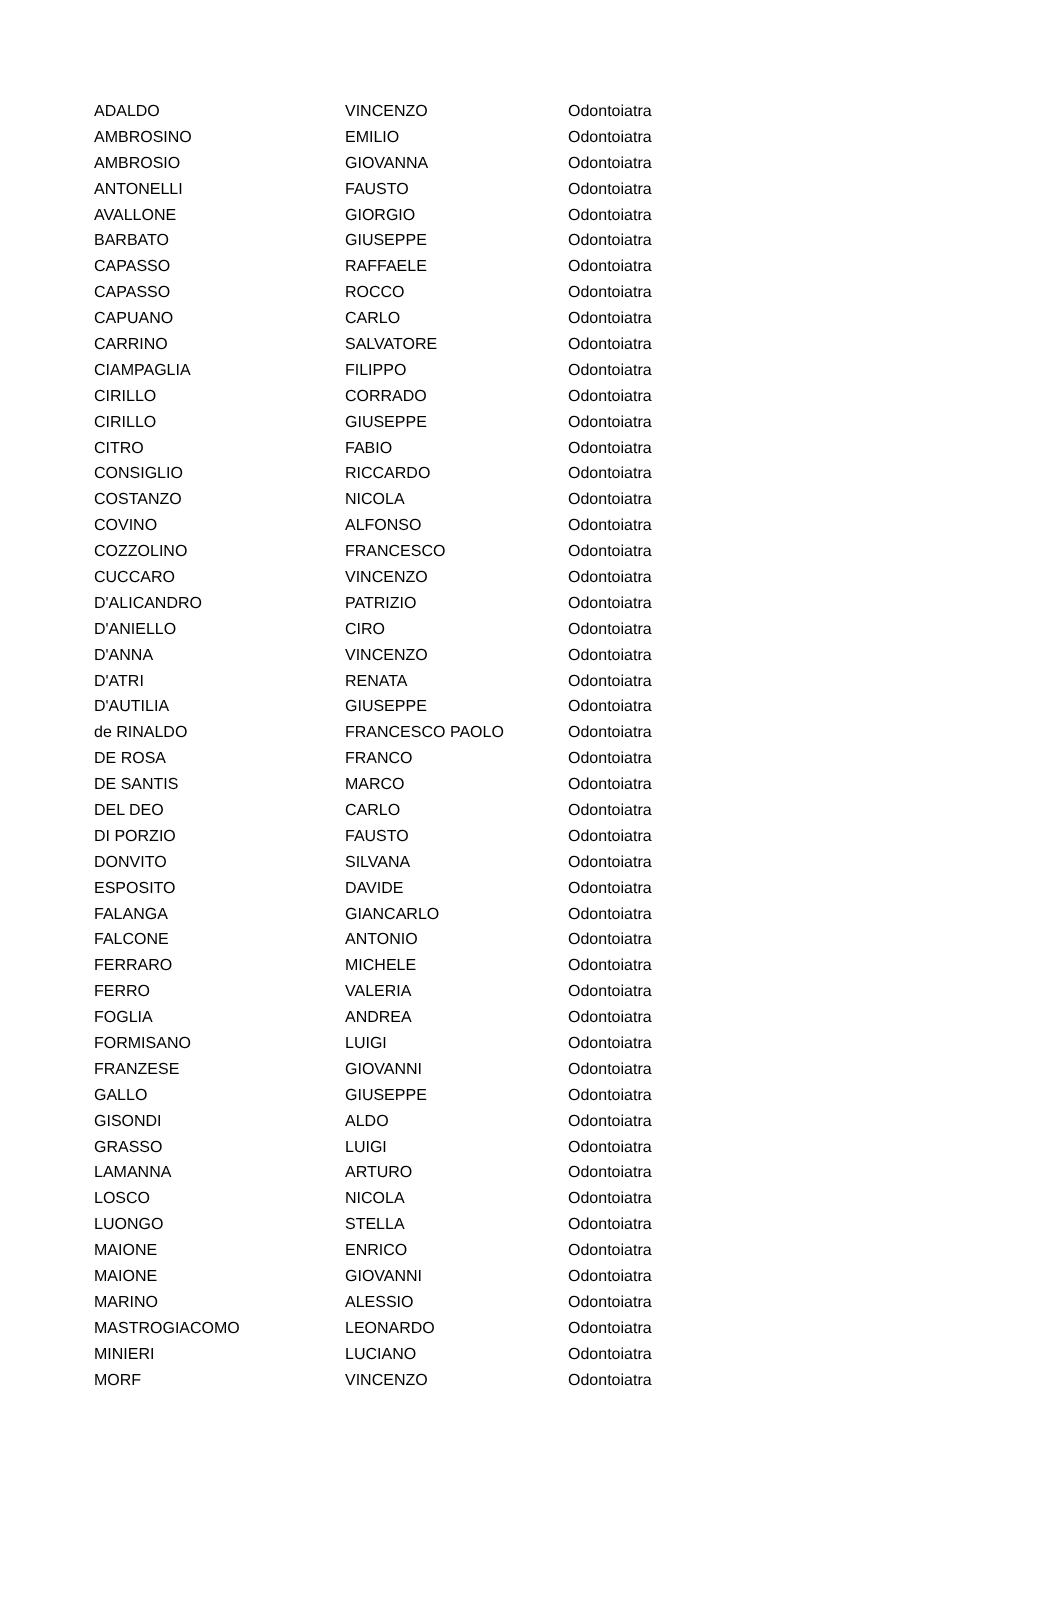| ADALDO | VINCENZO | Odontoiatra |
| AMBROSINO | EMILIO | Odontoiatra |
| AMBROSIO | GIOVANNA | Odontoiatra |
| ANTONELLI | FAUSTO | Odontoiatra |
| AVALLONE | GIORGIO | Odontoiatra |
| BARBATO | GIUSEPPE | Odontoiatra |
| CAPASSO | RAFFAELE | Odontoiatra |
| CAPASSO | ROCCO | Odontoiatra |
| CAPUANO | CARLO | Odontoiatra |
| CARRINO | SALVATORE | Odontoiatra |
| CIAMPAGLIA | FILIPPO | Odontoiatra |
| CIRILLO | CORRADO | Odontoiatra |
| CIRILLO | GIUSEPPE | Odontoiatra |
| CITRO | FABIO | Odontoiatra |
| CONSIGLIO | RICCARDO | Odontoiatra |
| COSTANZO | NICOLA | Odontoiatra |
| COVINO | ALFONSO | Odontoiatra |
| COZZOLINO | FRANCESCO | Odontoiatra |
| CUCCARO | VINCENZO | Odontoiatra |
| D'ALICANDRO | PATRIZIO | Odontoiatra |
| D'ANIELLO | CIRO | Odontoiatra |
| D'ANNA | VINCENZO | Odontoiatra |
| D'ATRI | RENATA | Odontoiatra |
| D'AUTILIA | GIUSEPPE | Odontoiatra |
| de RINALDO | FRANCESCO PAOLO | Odontoiatra |
| DE ROSA | FRANCO | Odontoiatra |
| DE SANTIS | MARCO | Odontoiatra |
| DEL DEO | CARLO | Odontoiatra |
| DI PORZIO | FAUSTO | Odontoiatra |
| DONVITO | SILVANA | Odontoiatra |
| ESPOSITO | DAVIDE | Odontoiatra |
| FALANGA | GIANCARLO | Odontoiatra |
| FALCONE | ANTONIO | Odontoiatra |
| FERRARO | MICHELE | Odontoiatra |
| FERRO | VALERIA | Odontoiatra |
| FOGLIA | ANDREA | Odontoiatra |
| FORMISANO | LUIGI | Odontoiatra |
| FRANZESE | GIOVANNI | Odontoiatra |
| GALLO | GIUSEPPE | Odontoiatra |
| GISONDI | ALDO | Odontoiatra |
| GRASSO | LUIGI | Odontoiatra |
| LAMANNA | ARTURO | Odontoiatra |
| LOSCO | NICOLA | Odontoiatra |
| LUONGO | STELLA | Odontoiatra |
| MAIONE | ENRICO | Odontoiatra |
| MAIONE | GIOVANNI | Odontoiatra |
| MARINO | ALESSIO | Odontoiatra |
| MASTROGIACOMO | LEONARDO | Odontoiatra |
| MINIERI | LUCIANO | Odontoiatra |
| MORF | VINCENZO | Odontoiatra |